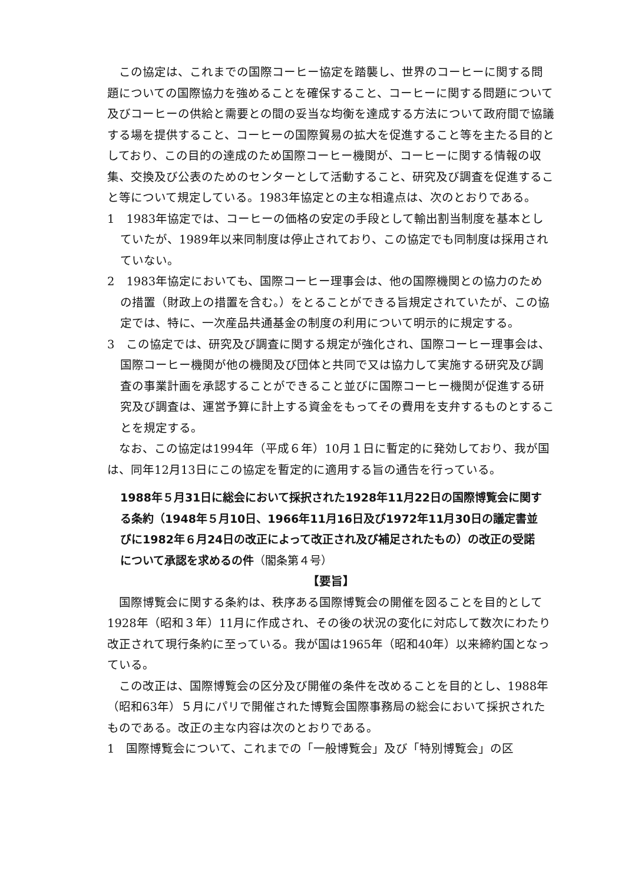この協定は、これまでの国際コーヒー協定を踏襲し、世界のコーヒーに関する問題についての国際協力を強めることを確保すること、コーヒーに関する問題について及びコーヒーの供給と需要との間の妥当な均衡を達成する方法について政府間で協議する場を提供すること、コーヒーの国際貿易の拡大を促進すること等を主たる目的としており、この目的の達成のため国際コーヒー機関が、コーヒーに関する情報の収集、交換及び公表のためのセンターとして活動すること、研究及び調査を促進すること等について規定している。1983年協定との主な相違点は、次のとおりである。
1　1983年協定では、コーヒーの価格の安定の手段として輸出割当制度を基本としていたが、1989年以来同制度は停止されており、この協定でも同制度は採用されていない。
2　1983年協定においても、国際コーヒー理事会は、他の国際機関との協力のための措置（財政上の措置を含む。）をとることができる旨規定されていたが、この協定では、特に、一次産品共通基金の制度の利用について明示的に規定する。
3　この協定では、研究及び調査に関する規定が強化され、国際コーヒー理事会は、国際コーヒー機関が他の機関及び団体と共同で又は協力して実施する研究及び調査の事業計画を承認することができること並びに国際コーヒー機関が促進する研究及び調査は、運営予算に計上する資金をもってその費用を支弁するものとすることを規定する。
なお、この協定は1994年（平成６年）10月１日に暫定的に発効しており、我が国は、同年12月13日にこの協定を暫定的に適用する旨の通告を行っている。
1988年５月31日に総会において採択された1928年11月22日の国際博覧会に関する条約（1948年５月10日、1966年11月16日及び1972年11月30日の議定書並びに1982年６月24日の改正によって改正され及び補足されたもの）の改正の受諾について承認を求めるの件（閣条第４号）
【要旨】
国際博覧会に関する条約は、秩序ある国際博覧会の開催を図ることを目的として1928年（昭和３年）11月に作成され、その後の状況の変化に対応して数次にわたり改正されて現行条約に至っている。我が国は1965年（昭和40年）以来締約国となっている。
この改正は、国際博覧会の区分及び開催の条件を改めることを目的とし、1988年（昭和63年）５月にパリで開催された博覧会国際事務局の総会において採択されたものである。改正の主な内容は次のとおりである。
1　国際博覧会について、これまでの「一般博覧会」及び「特別博覧会」の区